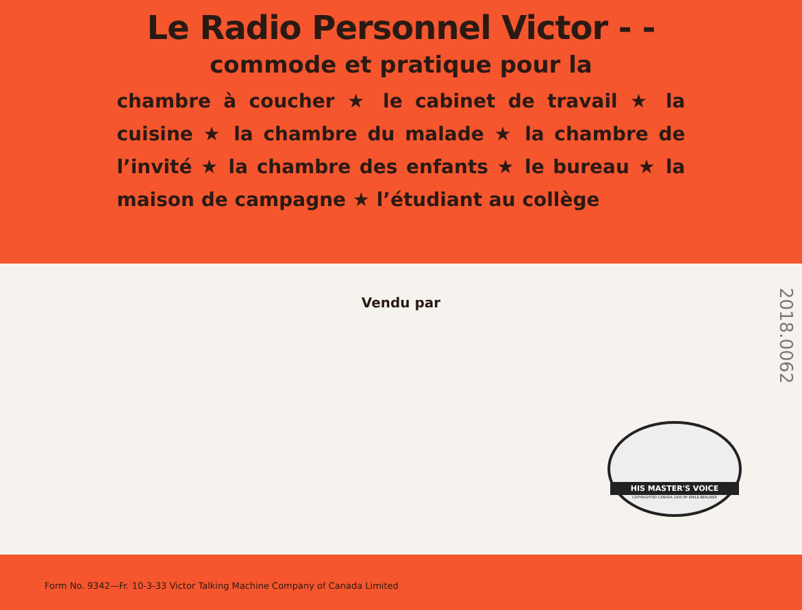Le Radio Personnel Victor - -
commode et pratique pour la
chambre à coucher ★ le cabinet de travail ★ la cuisine ★ la chambre du malade ★ la chambre de l’invité ★ la chambre des enfants ★ le bureau ★ la maison de campagne ★ l’étudiant au collège
Vendu par
HIS MASTER'S VOICE
COPYRIGHTED CANADA 1900 BY EMILE BERLINER
2018.0062
Form No. 9342—Fr. 10-3-33 Victor Talking Machine Company of Canada Limited